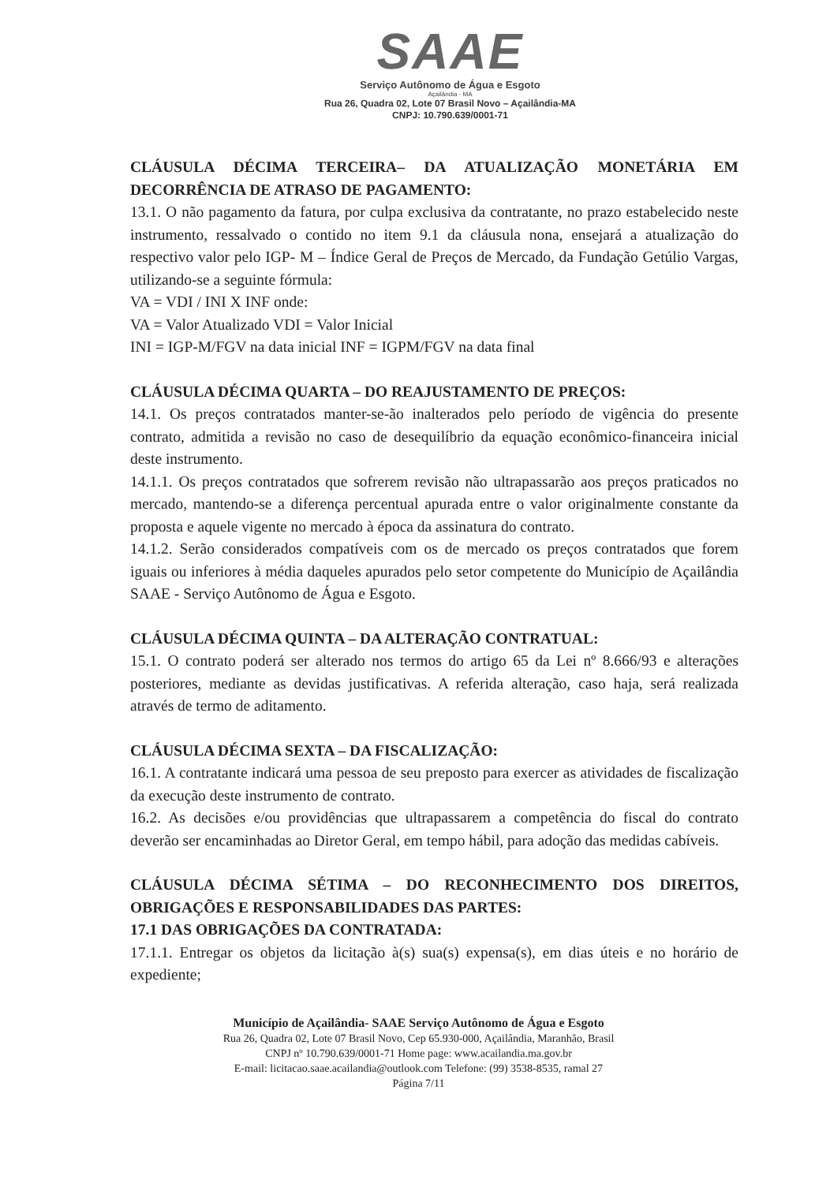SAAE
Serviço Autônomo de Água e Esgoto
Açailândia - MA
Rua 26, Quadra 02, Lote 07 Brasil Novo – Açailândia-MA
CNPJ: 10.790.639/0001-71
CLÁUSULA DÉCIMA TERCEIRA– DA ATUALIZAÇÃO MONETÁRIA EM DECORRÊNCIA DE ATRASO DE PAGAMENTO:
13.1. O não pagamento da fatura, por culpa exclusiva da contratante, no prazo estabelecido neste instrumento, ressalvado o contido no item 9.1 da cláusula nona, ensejará a atualização do respectivo valor pelo IGP- M – Índice Geral de Preços de Mercado, da Fundação Getúlio Vargas, utilizando-se a seguinte fórmula:
VA = VDI / INI X INF onde:
VA = Valor Atualizado VDI = Valor Inicial
INI = IGP-M/FGV na data inicial INF = IGPM/FGV na data final
CLÁUSULA DÉCIMA QUARTA – DO REAJUSTAMENTO DE PREÇOS:
14.1. Os preços contratados manter-se-ão inalterados pelo período de vigência do presente contrato, admitida a revisão no caso de desequilíbrio da equação econômico-financeira inicial deste instrumento.
14.1.1. Os preços contratados que sofrerem revisão não ultrapassarão aos preços praticados no mercado, mantendo-se a diferença percentual apurada entre o valor originalmente constante da proposta e aquele vigente no mercado à época da assinatura do contrato.
14.1.2. Serão considerados compatíveis com os de mercado os preços contratados que forem iguais ou inferiores à média daqueles apurados pelo setor competente do Município de Açailândia SAAE - Serviço Autônomo de Água e Esgoto.
CLÁUSULA DÉCIMA QUINTA – DA ALTERAÇÃO CONTRATUAL:
15.1. O contrato poderá ser alterado nos termos do artigo 65 da Lei nº 8.666/93 e alterações posteriores, mediante as devidas justificativas. A referida alteração, caso haja, será realizada através de termo de aditamento.
CLÁUSULA DÉCIMA SEXTA – DA FISCALIZAÇÃO:
16.1. A contratante indicará uma pessoa de seu preposto para exercer as atividades de fiscalização da execução deste instrumento de contrato.
16.2. As decisões e/ou providências que ultrapassarem a competência do fiscal do contrato deverão ser encaminhadas ao Diretor Geral, em tempo hábil, para adoção das medidas cabíveis.
CLÁUSULA DÉCIMA SÉTIMA – DO RECONHECIMENTO DOS DIREITOS, OBRIGAÇÕES E RESPONSABILIDADES DAS PARTES:
17.1 DAS OBRIGAÇÕES DA CONTRATADA:
17.1.1. Entregar os objetos da licitação à(s) sua(s) expensa(s), em dias úteis e no horário de expediente;
Município de Açailândia- SAAE Serviço Autônomo de Água e Esgoto
Rua 26, Quadra 02, Lote 07 Brasil Novo, Cep 65.930-000, Açailândia, Maranhão, Brasil
CNPJ nº 10.790.639/0001-71 Home page: www.acailandia.ma.gov.br
E-mail: licitacao.saae.acailandia@outlook.com Telefone: (99) 3538-8535, ramal 27
Página 7/11